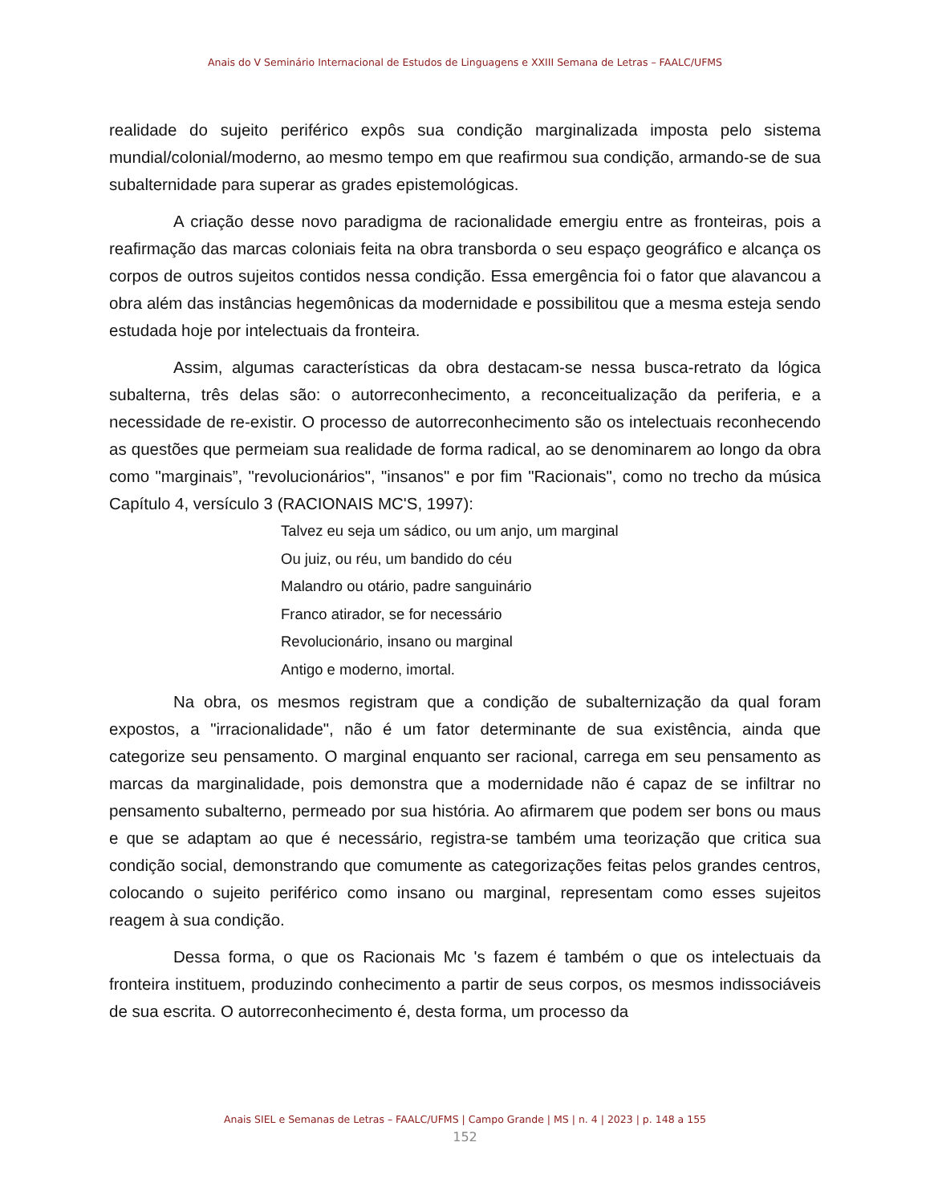Anais do V Seminário Internacional de Estudos de Linguagens e XXIII Semana de Letras – FAALC/UFMS
realidade do sujeito periférico expôs sua condição marginalizada imposta pelo sistema mundial/colonial/moderno, ao mesmo tempo em que reafirmou sua condição, armando-se de sua subalternidade para superar as grades epistemológicas.
A criação desse novo paradigma de racionalidade emergiu entre as fronteiras, pois a reafirmação das marcas coloniais feita na obra transborda o seu espaço geográfico e alcança os corpos de outros sujeitos contidos nessa condição. Essa emergência foi o fator que alavancou a obra além das instâncias hegemônicas da modernidade e possibilitou que a mesma esteja sendo estudada hoje por intelectuais da fronteira.
Assim, algumas características da obra destacam-se nessa busca-retrato da lógica subalterna, três delas são: o autorreconhecimento, a reconceitualização da periferia, e a necessidade de re-existir. O processo de autorreconhecimento são os intelectuais reconhecendo as questões que permeiam sua realidade de forma radical, ao se denominarem ao longo da obra como "marginais”, "revolucionários", "insanos" e por fim "Racionais", como no trecho da música Capítulo 4, versículo 3 (RACIONAIS MC'S, 1997):
Talvez eu seja um sádico, ou um anjo, um marginal
Ou juiz, ou réu, um bandido do céu
Malandro ou otário, padre sanguinário
Franco atirador, se for necessário
Revolucionário, insano ou marginal
Antigo e moderno, imortal.
Na obra, os mesmos registram que a condição de subalternização da qual foram expostos, a "irracionalidade", não é um fator determinante de sua existência, ainda que categorize seu pensamento. O marginal enquanto ser racional, carrega em seu pensamento as marcas da marginalidade, pois demonstra que a modernidade não é capaz de se infiltrar no pensamento subalterno, permeado por sua história. Ao afirmarem que podem ser bons ou maus e que se adaptam ao que é necessário, registra-se também uma teorização que critica sua condição social, demonstrando que comumente as categorizações feitas pelos grandes centros, colocando o sujeito periférico como insano ou marginal, representam como esses sujeitos reagem à sua condição.
Dessa forma, o que os Racionais Mc 's fazem é também o que os intelectuais da fronteira instituem, produzindo conhecimento a partir de seus corpos, os mesmos indissociáveis de sua escrita. O autorreconhecimento é, desta forma, um processo da
Anais SIEL e Semanas de Letras – FAALC/UFMS | Campo Grande | MS | n. 4 | 2023 | p. 148 a 155
152